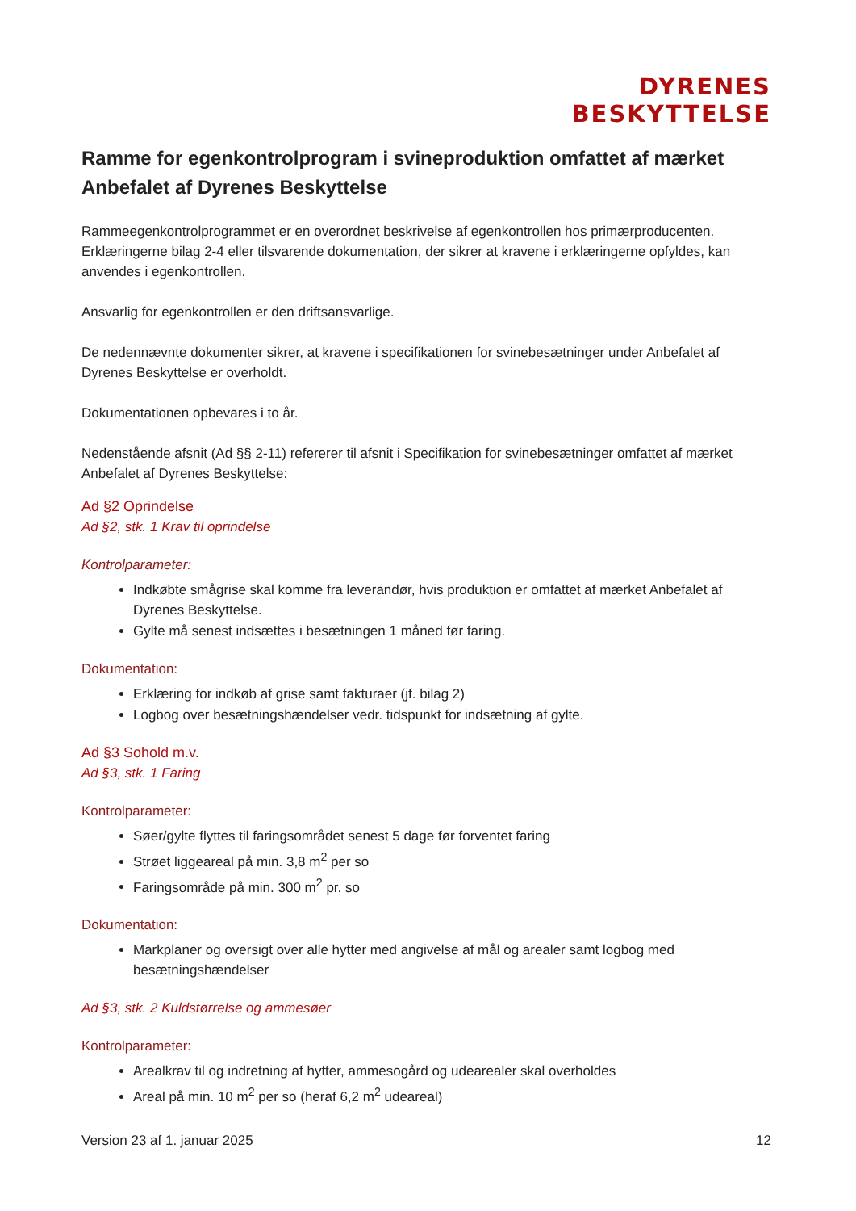DYRENES
BESKYTTELSE
Ramme for egenkontrolprogram i svineproduktion omfattet af mærket Anbefalet af Dyrenes Beskyttelse
Rammeegenkontrolprogrammet er en overordnet beskrivelse af egenkontrollen hos primærproducenten. Erklæringerne bilag 2-4 eller tilsvarende dokumentation, der sikrer at kravene i erklæringerne opfyldes, kan anvendes i egenkontrollen.
Ansvarlig for egenkontrollen er den driftsansvarlige.
De nedennævnte dokumenter sikrer, at kravene i specifikationen for svinebesætninger under Anbefalet af Dyrenes Beskyttelse er overholdt.
Dokumentationen opbevares i to år.
Nedenstående afsnit (Ad §§ 2-11) refererer til afsnit i Specifikation for svinebesætninger omfattet af mærket Anbefalet af Dyrenes Beskyttelse:
Ad §2 Oprindelse
Ad §2, stk. 1 Krav til oprindelse
Kontrolparameter:
Indkøbte smågrise skal komme fra leverandør, hvis produktion er omfattet af mærket Anbefalet af Dyrenes Beskyttelse.
Gylte må senest indsættes i besætningen 1 måned før faring.
Dokumentation:
Erklæring for indkøb af grise samt fakturaer (jf. bilag 2)
Logbog over besætningshændelser vedr. tidspunkt for indsætning af gylte.
Ad §3 Sohold m.v.
Ad §3, stk. 1 Faring
Kontrolparameter:
Søer/gylte flyttes til faringsområdet senest 5 dage før forventet faring
Strøet liggeareal på min. 3,8 m<sup>2</sup> per so
Faringsområde på min. 300 m<sup>2</sup> pr. so
Dokumentation:
Markplaner og oversigt over alle hytter med angivelse af mål og arealer samt logbog med besætningshændelser
Ad §3, stk. 2 Kuldstørrelse og ammesøer
Kontrolparameter:
Arealkrav til og indretning af hytter, ammesogård og udearealer skal overholdes
Areal på min. 10 m<sup>2</sup> per so (heraf 6,2 m<sup>2</sup> udeareal)
Version 23 af 1. januar 2025 12